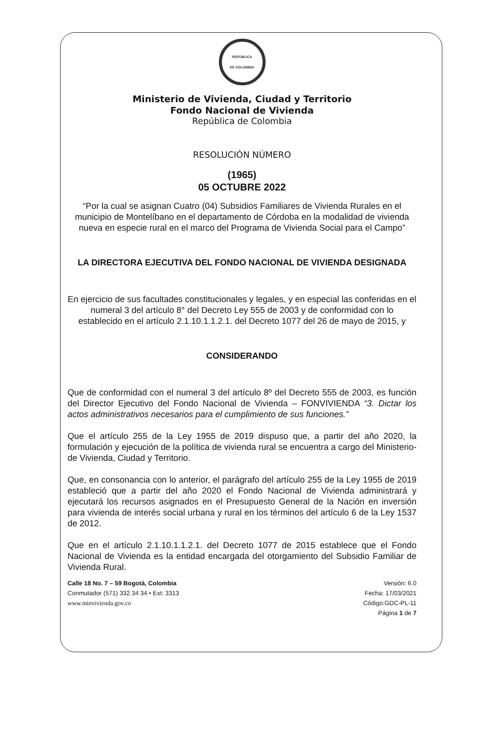REPÚBLICA
DE COLOMBIA
Ministerio de Vivienda, Ciudad y Territorio
Fondo Nacional de Vivienda
República de Colombia
RESOLUCIÓN NÚMERO
(1965)
05 OCTUBRE 2022
“Por la cual se asignan Cuatro (04) Subsidios Familiares de Vivienda Rurales en el municipio de Montelíbano en el departamento de Córdoba en la modalidad de vivienda nueva en especie rural en el marco del Programa de Vivienda Social para el Campo”
LA DIRECTORA EJECUTIVA DEL FONDO NACIONAL DE VIVIENDA DESIGNADA
En ejercicio de sus facultades constitucionales y legales, y en especial las conferidas en el numeral 3 del artículo 8° del Decreto Ley 555 de 2003 y de conformidad con lo establecido en el artículo 2.1.10.1.1.2.1. del Decreto 1077 del 26 de mayo de 2015, y
CONSIDERANDO
Que de conformidad con el numeral 3 del artículo 8º del Decreto 555 de 2003, es función del Director Ejecutivo del Fondo Nacional de Vivienda – FONVIVIENDA “3. Dictar los actos administrativos necesarios para el cumplimiento de sus funciones.”
Que el artículo 255 de la Ley 1955 de 2019 dispuso que, a partir del año 2020, la formulación y ejecución de la política de vivienda rural se encuentra a cargo del Ministerio-de Vivienda, Ciudad y Territorio.
Que, en consonancia con lo anterior, el parágrafo del artículo 255 de la Ley 1955 de 2019 estableció que a partir del año 2020 el Fondo Nacional de Vivienda administrará y ejecutará los recursos asignados en el Presupuesto General de la Nación en inversión para vivienda de interés social urbana y rural en los términos del artículo 6 de la Ley 1537 de 2012.
Que en el artículo 2.1.10.1.1.2.1. del Decreto 1077 de 2015 establece que el Fondo Nacional de Vivienda es la entidad encargada del otorgamiento del Subsidio Familiar de Vivienda Rural.
Calle 18 No. 7 – 59 Bogotá, Colombia
Conmutador (571) 332 34 34 • Ext: 3313
www.minvivienda.gov.co
Versión: 6.0
Fecha: 17/03/2021
Código:GDC-PL-11
Página 1 de 7